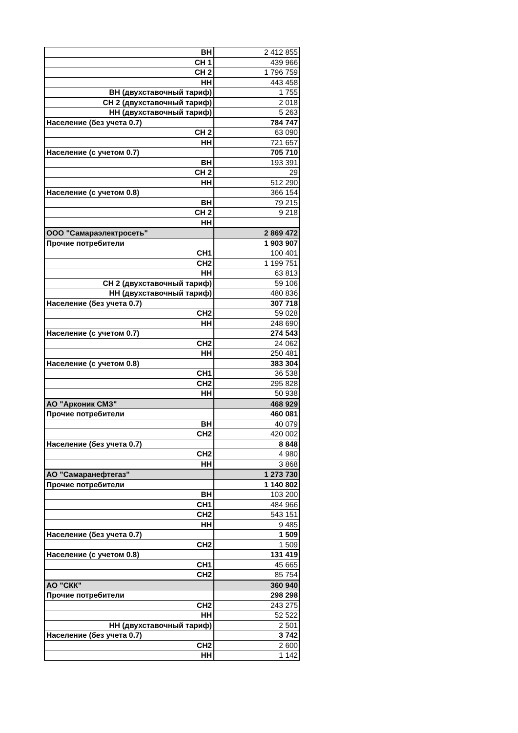| ВН | 2 412 855 |
| СН 1 | 439 966 |
| СН 2 | 1 796 759 |
| НН | 443 458 |
| ВН (двухставочный тариф) | 1 755 |
| СН 2 (двухставочный тариф) | 2 018 |
| НН (двухставочный тариф) | 5 263 |
| Население (без учета 0.7) | 784 747 |
| СН 2 | 63 090 |
| НН | 721 657 |
| Население (с учетом 0.7) | 705 710 |
| ВН | 193 391 |
| СН 2 | 29 |
| НН | 512 290 |
| Население (с учетом 0.8) | 366 154 |
| ВН | 79 215 |
| СН 2 | 9 218 |
| НН | |
| ООО "Самараэлектросеть" | 2 869 472 |
| Прочие потребители | 1 903 907 |
| СН1 | 100 401 |
| СН2 | 1 199 751 |
| НН | 63 813 |
| СН 2 (двухставочный тариф) | 59 106 |
| НН (двухставочный тариф) | 480 836 |
| Население (без учета 0.7) | 307 718 |
| СН2 | 59 028 |
| НН | 248 690 |
| Население (с учетом 0.7) | 274 543 |
| СН2 | 24 062 |
| НН | 250 481 |
| Население (с учетом 0.8) | 383 304 |
| СН1 | 36 538 |
| СН2 | 295 828 |
| НН | 50 938 |
| АО "Арконик СМЗ" | 468 929 |
| Прочие потребители | 460 081 |
| ВН | 40 079 |
| СН2 | 420 002 |
| Население (без учета 0.7) | 8 848 |
| СН2 | 4 980 |
| НН | 3 868 |
| АО "Самаранефтегаз" | 1 273 730 |
| Прочие потребители | 1 140 802 |
| ВН | 103 200 |
| СН1 | 484 966 |
| СН2 | 543 151 |
| НН | 9 485 |
| Население (без учета 0.7) | 1 509 |
| СН2 | 1 509 |
| Население (с учетом 0.8) | 131 419 |
| СН1 | 45 665 |
| СН2 | 85 754 |
| АО "СКК" | 360 940 |
| Прочие потребители | 298 298 |
| СН2 | 243 275 |
| НН | 52 522 |
| НН (двухставочный тариф) | 2 501 |
| Население (без учета 0.7) | 3 742 |
| СН2 | 2 600 |
| НН | 1 142 |